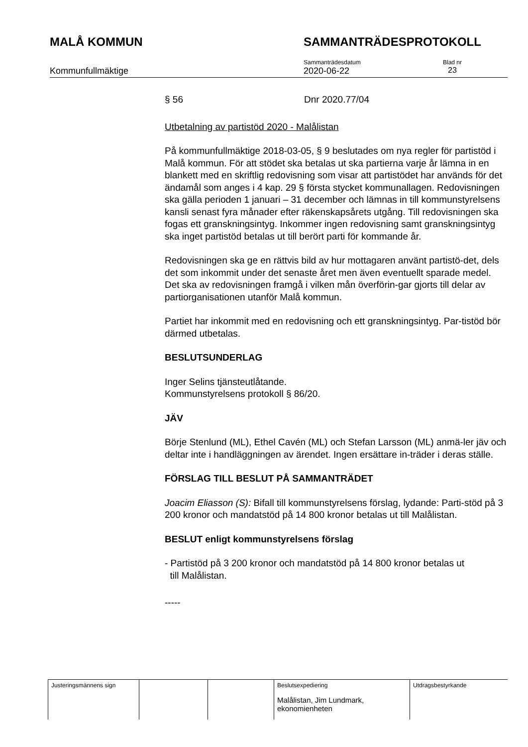MALÅ KOMMUN SAMMANTRÄDESPROTOKOLL
Kommunfullmäktige
Sammanträdesdatum
2020-06-22
Blad nr
23
§ 56 Dnr 2020.77/04
Utbetalning av partistöd 2020 - Malålistan
På kommunfullmäktige 2018-03-05, § 9 beslutades om nya regler för partistöd i Malå kommun. För att stödet ska betalas ut ska partierna varje år lämna in en blankett med en skriftlig redovisning som visar att partistödet har används för det ändamål som anges i 4 kap. 29 § första stycket kommunallagen. Redovisningen ska gälla perioden 1 januari – 31 december och lämnas in till kommunstyrelsens kansli senast fyra månader efter räkenskapsårets utgång. Till redovisningen ska fogas ett granskningsintyg. Inkommer ingen redovisning samt granskningsintyg ska inget partistöd betalas ut till berört parti för kommande år.
Redovisningen ska ge en rättvis bild av hur mottagaren använt partistö-det, dels det som inkommit under det senaste året men även eventuellt sparade medel. Det ska av redovisningen framgå i vilken mån överförin-gar gjorts till delar av partiorganisationen utanför Malå kommun.
Partiet har inkommit med en redovisning och ett granskningsintyg. Par-tistöd bör därmed utbetalas.
BESLUTSUNDERLAG
Inger Selins tjänsteutlåtande.
Kommunstyrelsens protokoll § 86/20.
JÄV
Börje Stenlund (ML), Ethel Cavén (ML) och Stefan Larsson (ML) anmä-ler jäv och deltar inte i handläggningen av ärendet. Ingen ersättare in-träder i deras ställe.
FÖRSLAG TILL BESLUT PÅ SAMMANTRÄDET
Joacim Eliasson (S): Bifall till kommunstyrelsens förslag, lydande: Parti-stöd på 3 200 kronor och mandatstöd på 14 800 kronor betalas ut till Malålistan.
BESLUT enligt kommunstyrelsens förslag
- Partistöd på 3 200 kronor och mandatstöd på 14 800 kronor betalas ut
till Malålistan.
-----
| Justeringsmännens sign | | | Beslutsexpediering Malålistan, Jim Lundmark, ekonomienheten | Utdragsbestyrkande |